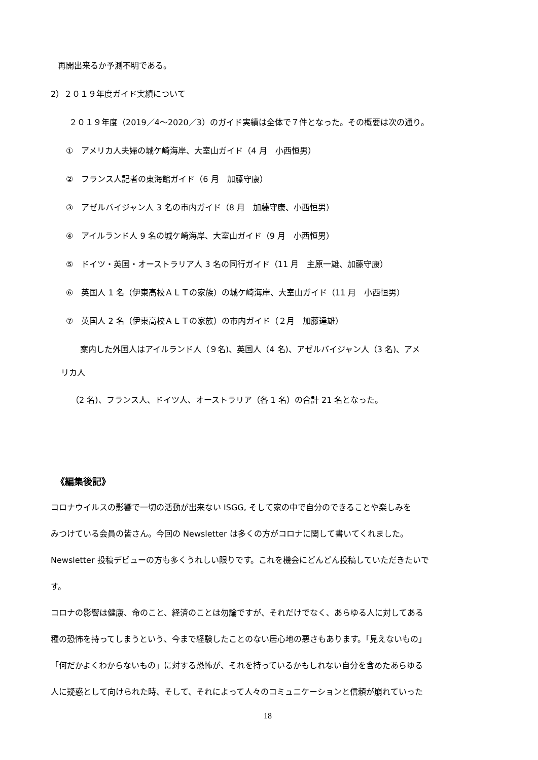再開出来るか予測不明である。
2）２０１９年度ガイド実績について
２０１９年度（2019／4～2020／3）のガイド実績は全体で７件となった。その概要は次の通り。
①　アメリカ人夫婦の城ケ崎海岸、大室山ガイド（4 月　小西恒男）
②　フランス人記者の東海館ガイド（6 月　加藤守康）
③　アゼルバイジャン人 3 名の市内ガイド（8 月　加藤守康、小西恒男）
④　アイルランド人 9 名の城ケ崎海岸、大室山ガイド（9 月　小西恒男）
⑤　ドイツ・英国・オーストラリア人 3 名の同行ガイド（11 月　主原一雄、加藤守康）
⑥　英国人 1 名（伊東高校ＡＬＴの家族）の城ケ崎海岸、大室山ガイド（11 月　小西恒男）
⑦　英国人 2 名（伊東高校ＡＬＴの家族）の市内ガイド（２月　加藤達雄）
案内した外国人はアイルランド人（９名)、英国人（4 名)、アゼルバイジャン人（3 名)、アメ
リカ人
（2 名)、フランス人、ドイツ人、オーストラリア（各 1 名）の合計 21 名となった。
《編集後記》
コロナウイルスの影響で一切の活動が出来ない ISGG, そして家の中で自分のできることや楽しみを
みつけている会員の皆さん。今回の Newsletter は多くの方がコロナに関して書いてくれました。
Newsletter 投稿デビューの方も多くうれしい限りです。これを機会にどんどん投稿していただきたいで
す。
コロナの影響は健康、命のこと、経済のことは勿論ですが、それだけでなく、あらゆる人に対してある
種の恐怖を持ってしまうという、今まで経験したことのない居心地の悪さもあります。「見えないもの」
「何だかよくわからないもの」に対する恐怖が、それを持っているかもしれない自分を含めたあらゆる
人に疑惑として向けられた時、そして、それによって人々のコミュニケーションと信頼が崩れていった
18